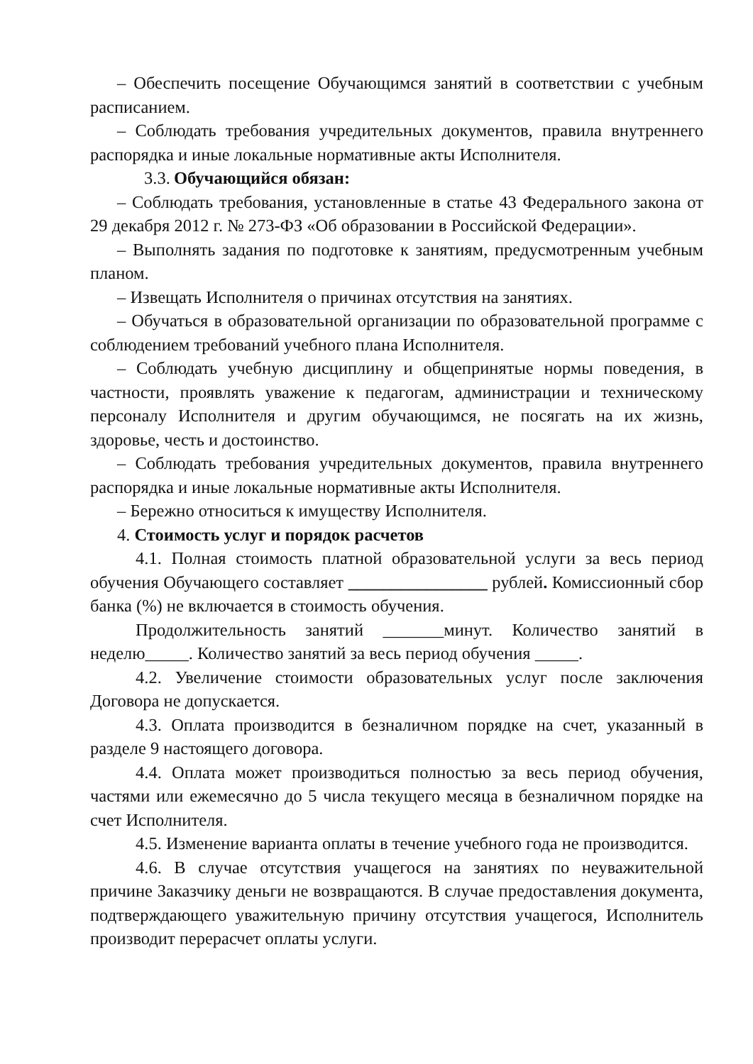– Обеспечить посещение Обучающимся занятий в соответствии с учебным расписанием.
– Соблюдать требования учредительных документов, правила внутреннего распорядка и иные локальные нормативные акты Исполнителя.
3.3. Обучающийся обязан:
– Соблюдать требования, установленные в статье 43 Федерального закона от 29 декабря 2012 г. № 273-ФЗ «Об образовании в Российской Федерации».
– Выполнять задания по подготовке к занятиям, предусмотренным учебным планом.
– Извещать Исполнителя о причинах отсутствия на занятиях.
– Обучаться в образовательной организации по образовательной программе с соблюдением требований учебного плана Исполнителя.
– Соблюдать учебную дисциплину и общепринятые нормы поведения, в частности, проявлять уважение к педагогам, администрации и техническому персоналу Исполнителя и другим обучающимся, не посягать на их жизнь, здоровье, честь и достоинство.
– Соблюдать требования учредительных документов, правила внутреннего распорядка и иные локальные нормативные акты Исполнителя.
– Бережно относиться к имуществу Исполнителя.
4. Стоимость услуг и порядок расчетов
4.1. Полная стоимость платной образовательной услуги за весь период обучения Обучающего составляет ________________ рублей. Комиссионный сбор банка (%) не включается в стоимость обучения.
Продолжительность занятий _______минут. Количество занятий в неделю_____. Количество занятий за весь период обучения _____.
4.2. Увеличение стоимости образовательных услуг после заключения Договора не допускается.
4.3. Оплата производится в безналичном порядке на счет, указанный в разделе 9 настоящего договора.
4.4. Оплата может производиться полностью за весь период обучения, частями или ежемесячно до 5 числа текущего месяца в безналичном порядке на счет Исполнителя.
4.5. Изменение варианта оплаты в течение учебного года не производится.
4.6. В случае отсутствия учащегося на занятиях по неуважительной причине Заказчику деньги не возвращаются. В случае предоставления документа, подтверждающего уважительную причину отсутствия учащегося, Исполнитель производит перерасчет оплаты услуги.